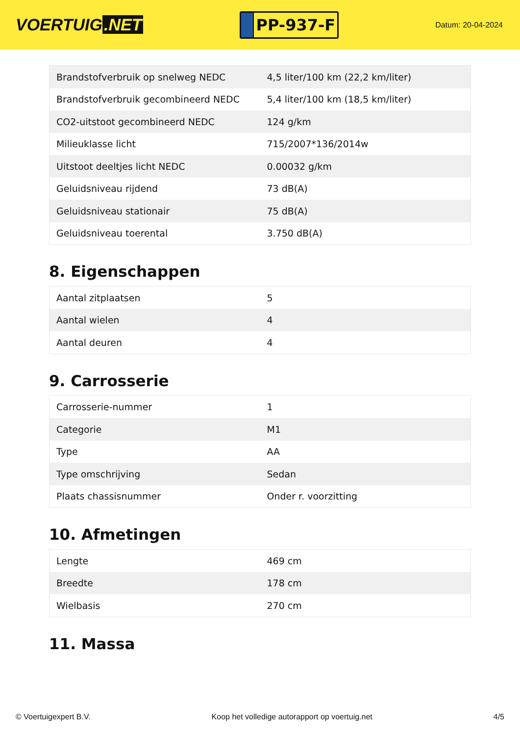VOERTUIG.NET
PP-937-F
Datum: 20-04-2024
| Brandstofverbruik op snelweg NEDC | 4,5 liter/100 km (22,2 km/liter) |
| Brandstofverbruik gecombineerd NEDC | 5,4 liter/100 km (18,5 km/liter) |
| CO2-uitstoot gecombineerd NEDC | 124 g/km |
| Milieuklasse licht | 715/2007*136/2014w |
| Uitstoot deeltjes licht NEDC | 0.00032 g/km |
| Geluidsniveau rijdend | 73 dB(A) |
| Geluidsniveau stationair | 75 dB(A) |
| Geluidsniveau toerental | 3.750 dB(A) |
8. Eigenschappen
| Aantal zitplaatsen | 5 |
| Aantal wielen | 4 |
| Aantal deuren | 4 |
9. Carrosserie
| Carrosserie-nummer | 1 |
| Categorie | M1 |
| Type | AA |
| Type omschrijving | Sedan |
| Plaats chassisnummer | Onder r. voorzitting |
10. Afmetingen
| Lengte | 469 cm |
| Breedte | 178 cm |
| Wielbasis | 270 cm |
11. Massa
© Voertuigexpert B.V. Koop het volledige autorapport op voertuig.net 4/5